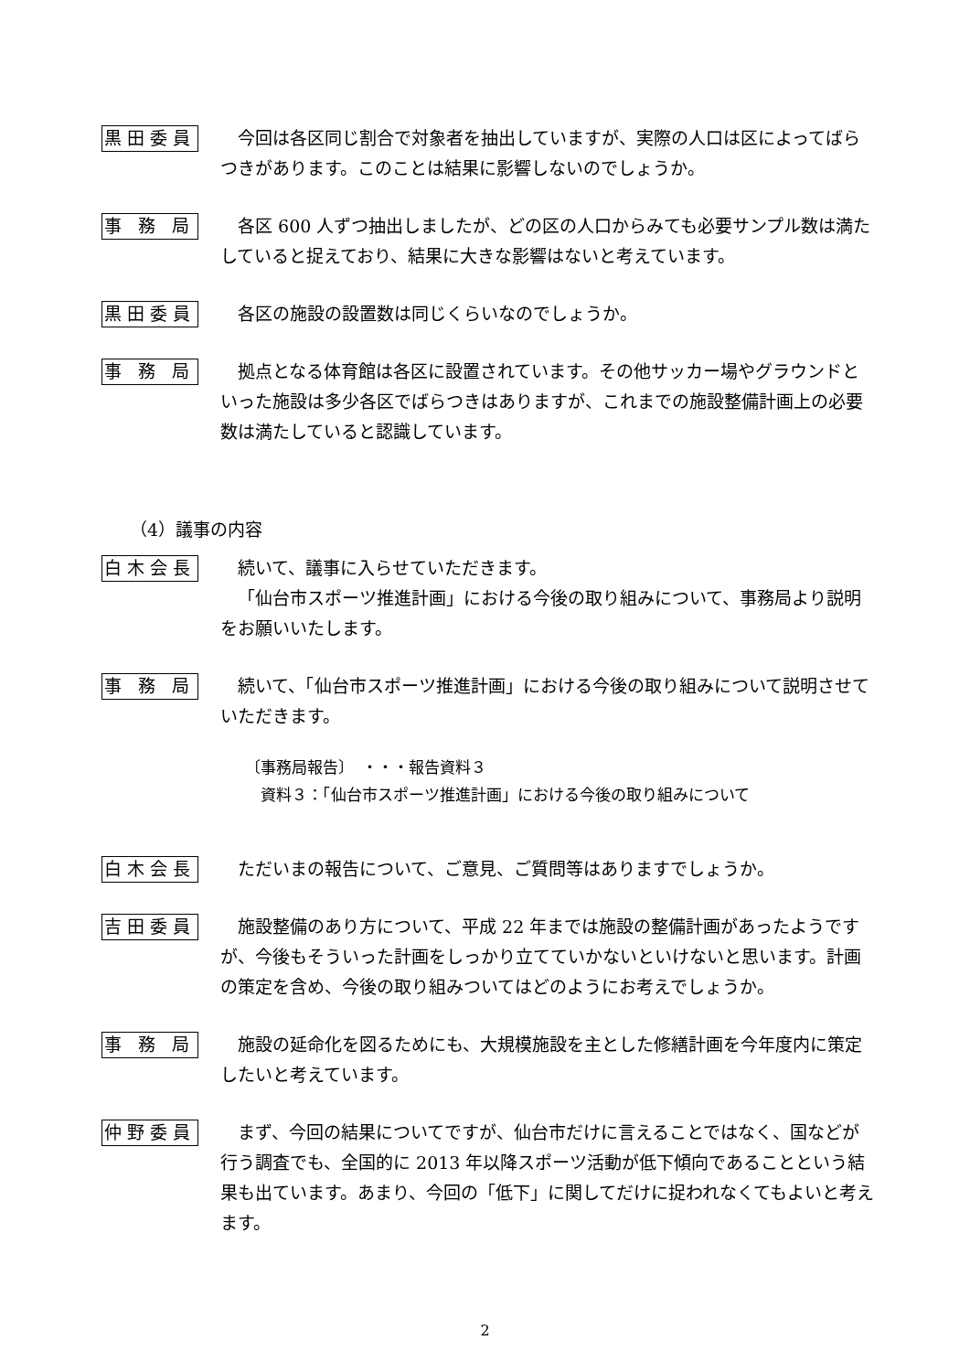黒田委員
今回は各区同じ割合で対象者を抽出していますが、実際の人口は区によってばらつきがあります。このことは結果に影響しないのでしょうか。
事 務 局
各区 600 人ずつ抽出しましたが、どの区の人口からみても必要サンプル数は満たしていると捉えており、結果に大きな影響はないと考えています。
黒田委員
各区の施設の設置数は同じくらいなのでしょうか。
事 務 局
拠点となる体育館は各区に設置されています。その他サッカー場やグラウンドといった施設は多少各区でばらつきはありますが、これまでの施設整備計画上の必要数は満たしていると認識しています。
（4）議事の内容
白木会長
続いて、議事に入らせていただきます。
「仙台市スポーツ推進計画」における今後の取り組みについて、事務局より説明をお願いいたします。
事 務 局
続いて、「仙台市スポーツ推進計画」における今後の取り組みについて説明させていただきます。
〔事務局報告〕　・・・報告資料３
　資料３：「仙台市スポーツ推進計画」における今後の取り組みについて
白木会長
ただいまの報告について、ご意見、ご質問等はありますでしょうか。
吉田委員
施設整備のあり方について、平成 22 年までは施設の整備計画があったようですが、今後もそういった計画をしっかり立てていかないといけないと思います。計画の策定を含め、今後の取り組みついてはどのようにお考えでしょうか。
事 務 局
施設の延命化を図るためにも、大規模施設を主とした修繕計画を今年度内に策定したいと考えています。
仲野委員
まず、今回の結果についてですが、仙台市だけに言えることではなく、国などが行う調査でも、全国的に 2013 年以降スポーツ活動が低下傾向であることという結果も出ています。あまり、今回の「低下」に関してだけに捉われなくてもよいと考えます。
2